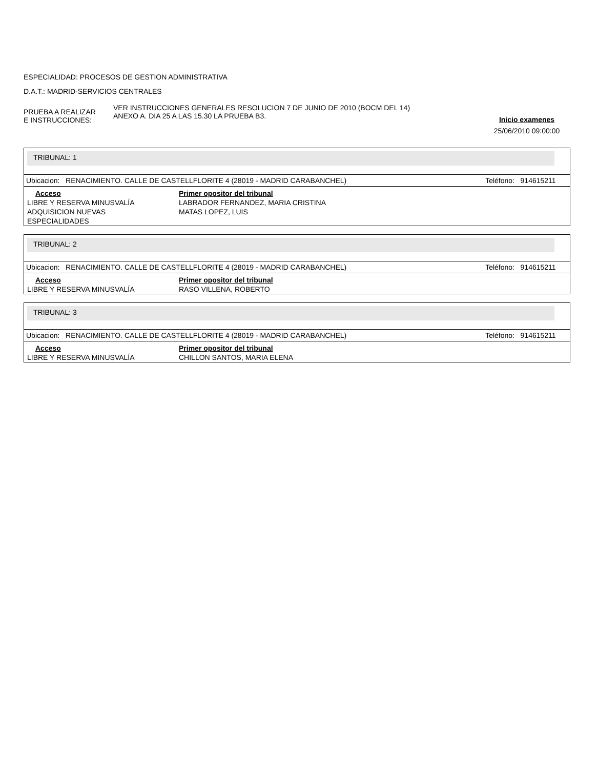ESPECIALIDAD: PROCESOS DE GESTION ADMINISTRATIVA
D.A.T.: MADRID-SERVICIOS CENTRALES
PRUEBA A REALIZAR
E INSTRUCCIONES:
VER INSTRUCCIONES GENERALES RESOLUCION 7 DE JUNIO DE 2010 (BOCM DEL 14)
ANEXO A. DIA 25 A LAS 15.30 LA PRUEBA B3.
Inicio examenes
25/06/2010 09:00:00
TRIBUNAL: 1
Ubicacion: RENACIMIENTO. CALLE DE CASTELLFLORITE 4 (28019 - MADRID CARABANCHEL) Teléfono: 914615211
| Acceso | Primer opositor del tribunal |
| --- | --- |
| LIBRE Y RESERVA MINUSVALÍA | LABRADOR FERNANDEZ, MARIA CRISTINA |
| ADQUISICION NUEVAS ESPECIALIDADES | MATAS LOPEZ, LUIS |
TRIBUNAL: 2
Ubicacion: RENACIMIENTO. CALLE DE CASTELLFLORITE 4 (28019 - MADRID CARABANCHEL) Teléfono: 914615211
| Acceso | Primer opositor del tribunal |
| --- | --- |
| LIBRE Y RESERVA MINUSVALÍA | RASO VILLENA, ROBERTO |
TRIBUNAL: 3
Ubicacion: RENACIMIENTO. CALLE DE CASTELLFLORITE 4 (28019 - MADRID CARABANCHEL) Teléfono: 914615211
| Acceso | Primer opositor del tribunal |
| --- | --- |
| LIBRE Y RESERVA MINUSVALÍA | CHILLON SANTOS, MARIA ELENA |